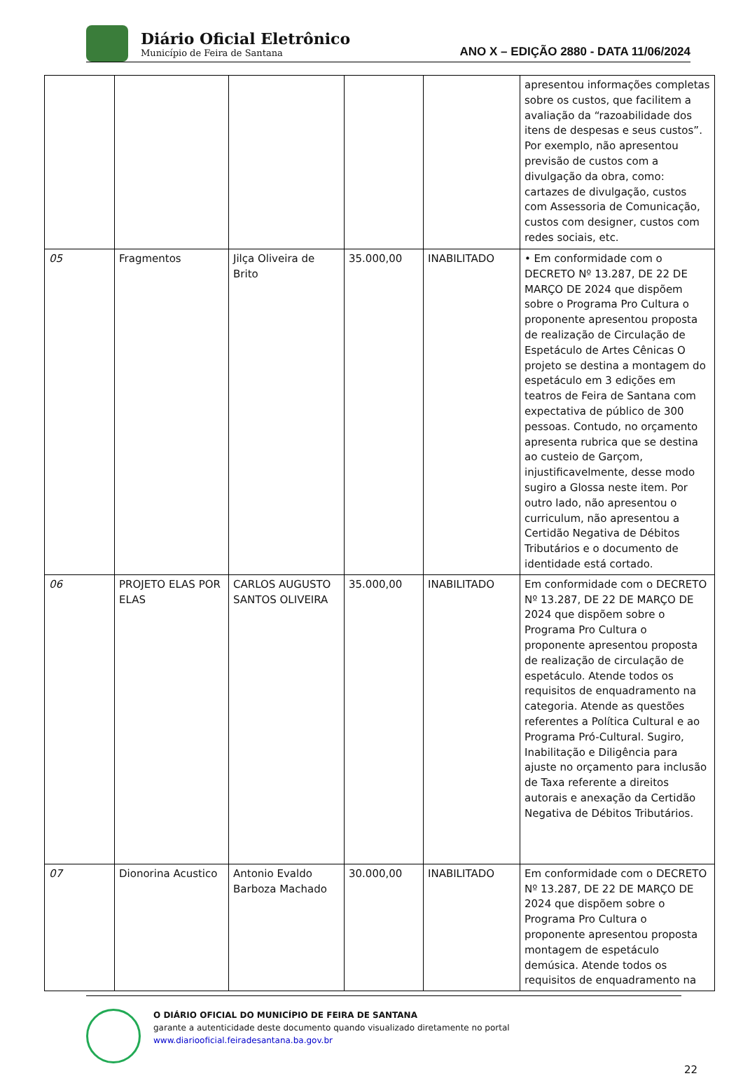Diário Oficial Eletrônico
Município de Feira de Santana
ANO X – EDIÇÃO 2880 - DATA 11/06/2024
| | | | | | apresentou informações completas sobre os custos, que facilitem a avaliação da “razoabilidade dos itens de despesas e seus custos”. Por exemplo, não apresentou previsão de custos com a divulgação da obra, como: cartazes de divulgação, custos com Assessoria de Comunicação, custos com designer, custos com redes sociais, etc. |
| 05 | Fragmentos | Jilça Oliveira de Brito | 35.000,00 | INABILITADO | • Em conformidade com o DECRETO Nº 13.287, DE 22 DE MARÇO DE 2024 que dispõem sobre o Programa Pro Cultura o proponente apresentou proposta de realização de Circulação de Espetáculo de Artes Cênicas O projeto se destina a montagem do espetáculo em 3 edições em teatros de Feira de Santana com expectativa de público de 300 pessoas. Contudo, no orçamento apresenta rubrica que se destina ao custeio de Garçom, injustificavelmente, desse modo sugiro a Glossa neste item. Por outro lado, não apresentou o curriculum, não apresentou a Certidão Negativa de Débitos Tributários e o documento de identidade está cortado. |
| 06 | PROJETO ELAS POR ELAS | CARLOS AUGUSTO SANTOS OLIVEIRA | 35.000,00 | INABILITADO | Em conformidade com o DECRETO Nº 13.287, DE 22 DE MARÇO DE 2024 que dispõem sobre o Programa Pro Cultura o proponente apresentou proposta de realização de circulação de espetáculo. Atende todos os requisitos de enquadramento na categoria. Atende as questões referentes a Política Cultural e ao Programa Pró-Cultural. Sugiro, Inabilitação e Diligência para ajuste no orçamento para inclusão de Taxa referente a direitos autorais e anexação da Certidão Negativa de Débitos Tributários. |
| 07 | Dionorina Acustico | Antonio Evaldo Barboza Machado | 30.000,00 | INABILITADO | Em conformidade com o DECRETO Nº 13.287, DE 22 DE MARÇO DE 2024 que dispõem sobre o Programa Pro Cultura o proponente apresentou proposta montagem de espetáculo demúsica. Atende todos os requisitos de enquadramento na |
O DIÁRIO OFICIAL DO MUNICÍPIO DE FEIRA DE SANTANA
garante a autenticidade deste documento quando visualizado diretamente no portal
www.diariooficial.feiradesantana.ba.gov.br
22